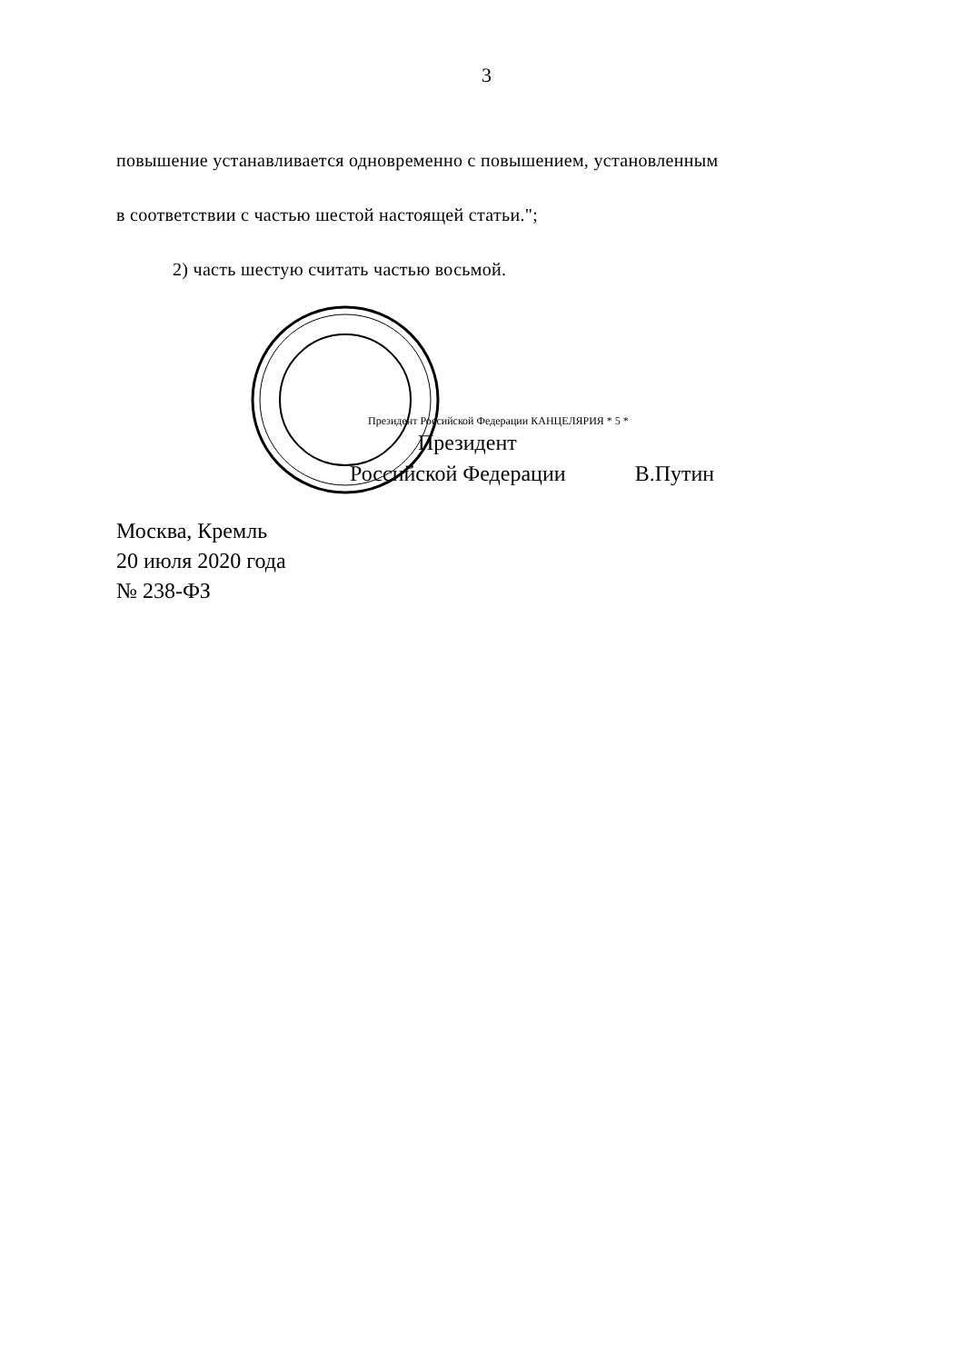3
повышение устанавливается одновременно с повышением, установленным
в соответствии с частью шестой настоящей статьи.";
2) часть шестую считать частью восьмой.
Президент Российской Федерации КАНЦЕЛЯРИЯ * 5 *
Президент
Российской Федерации В.Путин
Москва, Кремль
20 июля 2020 года
№ 238-ФЗ